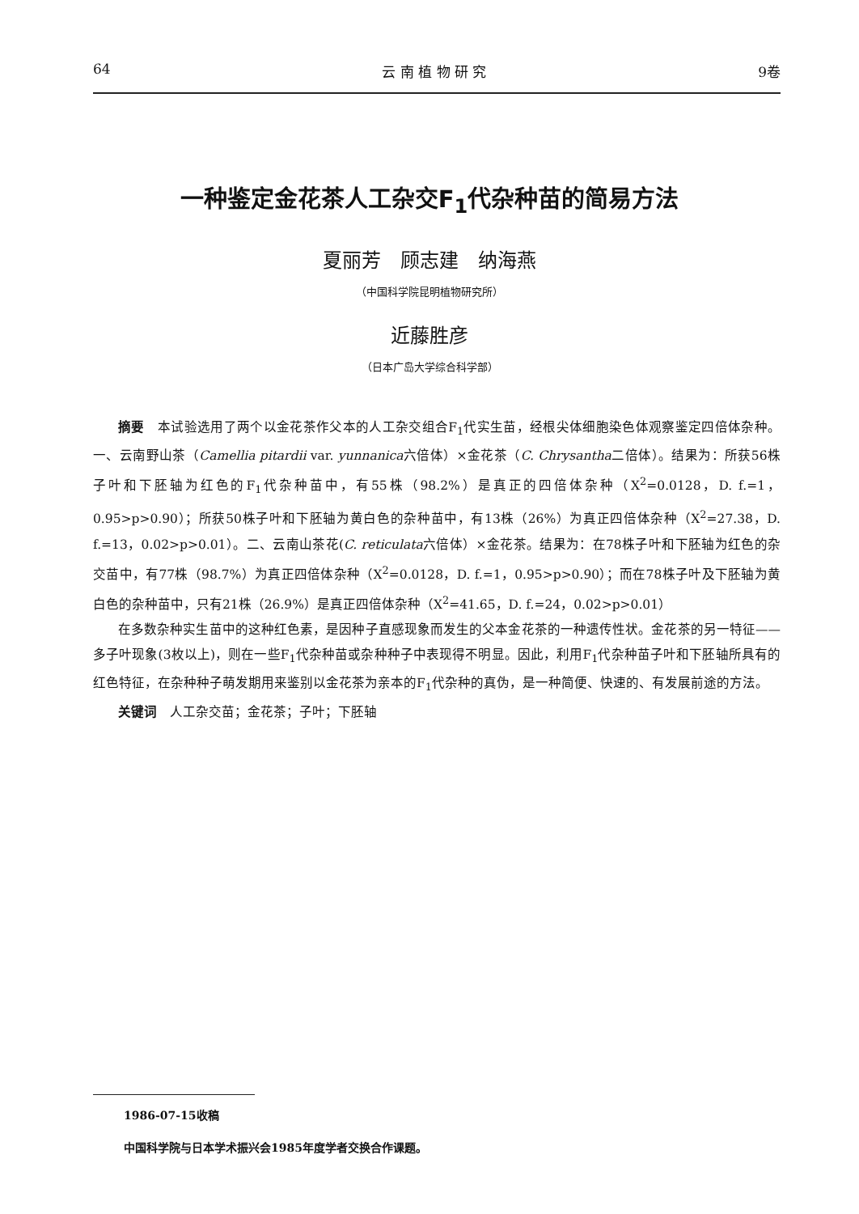64 云 南 植 物 研 究 9卷
一种鉴定金花茶人工杂交F<sub>1</sub>代杂种苗的简易方法
夏丽芳　顾志建　纳海燕
（中国科学院昆明植物研究所）
近藤胜彦
（日本广岛大学综合科学部）
摘要　本试验选用了两个以金花茶作父本的人工杂交组合F<sub>1</sub>代实生苗，经根尖体细胞染色体观察鉴定四倍体杂种。一、云南野山茶（Camellia pitardii var. yunnanica六倍体）×金花茶（C. Chrysantha二倍体）。结果为：所获56株子叶和下胚轴为红色的F<sub>1</sub>代杂种苗中，有55株（98.2%）是真正的四倍体杂种（X<sup>2</sup>=0.0128，D. f.=1，0.95>p>0.90）；所获50株子叶和下胚轴为黄白色的杂种苗中，有13株（26%）为真正四倍体杂种（X<sup>2</sup>=27.38，D. f.=13，0.02>p>0.01）。二、云南山茶花(C. reticulata六倍体）×金花茶。结果为：在78株子叶和下胚轴为红色的杂交苗中，有77株（98.7%）为真正四倍体杂种（X<sup>2</sup>=0.0128，D. f.=1，0.95>p>0.90）；而在78株子叶及下胚轴为黄白色的杂种苗中，只有21株（26.9%）是真正四倍体杂种（X<sup>2</sup>=41.65，D. f.=24，0.02>p>0.01）
在多数杂种实生苗中的这种红色素，是因种子直感现象而发生的父本金花茶的一种遗传性状。金花茶的另一特征——多子叶现象(3枚以上)，则在一些F<sub>1</sub>代杂种苗或杂种种子中表现得不明显。因此，利用F<sub>1</sub>代杂种苗子叶和下胚轴所具有的红色特征，在杂种种子萌发期用来鉴别以金花茶为亲本的F<sub>1</sub>代杂种的真伪，是一种简便、快速的、有发展前途的方法。
关键词　人工杂交苗；金花茶；子叶；下胚轴
1986-07-15收稿
中国科学院与日本学术振兴会1985年度学者交换合作课题。